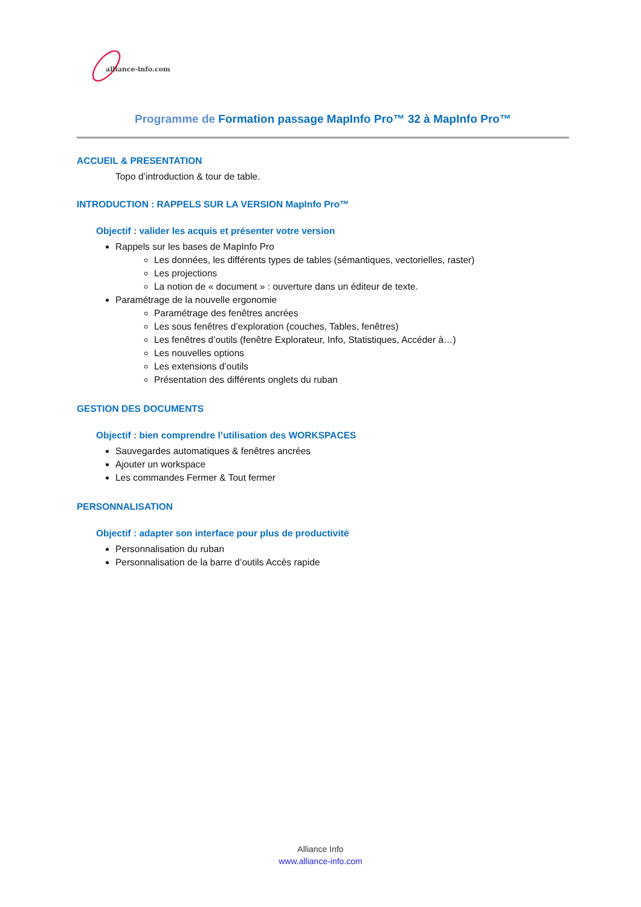alliance-info.com
Programme de Formation passage MapInfo Pro™ 32 à MapInfo Pro™
ACCUEIL & PRESENTATION
Topo d’introduction & tour de table.
INTRODUCTION : RAPPELS SUR LA VERSION MapInfo Pro™
Objectif : valider les acquis et présenter votre version
Rappels sur les bases de MapInfo Pro
Les données, les différents types de tables (sémantiques, vectorielles, raster)
Les projections
La notion de « document » : ouverture dans un éditeur de texte.
Paramétrage de la nouvelle ergonomie
Paramétrage des fenêtres ancrées
Les sous fenêtres d’exploration (couches, Tables, fenêtres)
Les fenêtres d’outils (fenêtre Explorateur, Info, Statistiques, Accéder à…)
Les nouvelles options
Les extensions d’outils
Présentation des différents onglets du ruban
GESTION DES DOCUMENTS
Objectif : bien comprendre l’utilisation des WORKSPACES
Sauvegardes automatiques & fenêtres ancrées
Ajouter un workspace
Les commandes Fermer & Tout fermer
PERSONNALISATION
Objectif : adapter son interface pour plus de productivité
Personnalisation du ruban
Personnalisation de la barre d’outils Accès rapide
Alliance Info
www.alliance-info.com